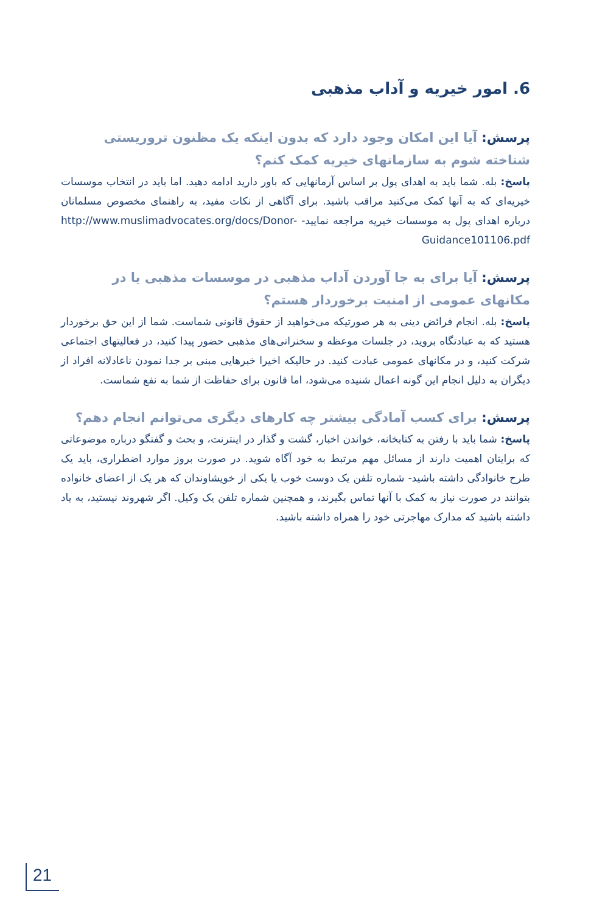6. امور خیریه و آداب مذهبی
پرسش: آیا این امکان وجود دارد که بدون اینکه یک مظنون تروریستی شناخته شوم به سازمانهای خیریه کمک کنم؟
پاسخ: بله. شما باید به اهدای پول بر اساس آرمانهایی که باور دارید ادامه دهید. اما باید در انتخاب موسسات خیریه‌ای که به آنها کمک می‌کنید مراقب باشید. برای آگاهی از نکات مفید، به راهنمای مخصوص مسلمانان درباره اهدای پول به موسسات خیریه مراجعه نمایید- http://www.muslimadvocates.org/docs/Donor-Guidance101106.pdf
پرسش: آیا برای به جا آوردن آداب مذهبی در موسسات مذهبی یا در مکانهای عمومی از امنیت برخوردار هستم؟
پاسخ: بله. انجام فرائض دینی به هر صورتیکه می‌خواهید از حقوق قانونی شماست. شما از این حق برخوردار هستید که به عبادتگاه بروید، در جلسات موعظه و سخنرانی‌های مذهبی حضور پیدا کنید، در فعالیتهای اجتماعی شرکت کنید، و در مکانهای عمومی عبادت کنید. در حالیکه اخیرا خبرهایی مبنی بر جدا نمودن ناعادلانه افراد از دیگران به دلیل انجام این گونه اعمال شنیده می‌شود، اما قانون برای حفاظت از شما به نفع شماست.
پرسش: برای کسب آمادگی بیشتر چه کارهای دیگری می‌توانم انجام دهم؟
پاسخ: شما باید با رفتن به کتابخانه، خواندن اخبار، گشت و گذار در اینترنت، و بحث و گفتگو درباره موضوعاتی که برایتان اهمیت دارند از مسائل مهم مرتبط به خود آگاه شوید. در صورت بروز موارد اضطراری، باید یک طرح خانوادگی داشته باشید- شماره تلفن یک دوست خوب یا یکی از خویشاوندان که هر یک از اعضای خانواده بتوانند در صورت نیاز به کمک با آنها تماس بگیرند، و همچنین شماره تلفن یک وکیل. اگر شهروند نیستید، به یاد داشته باشید که مدارک مهاجرتی خود را همراه داشته باشید.
21